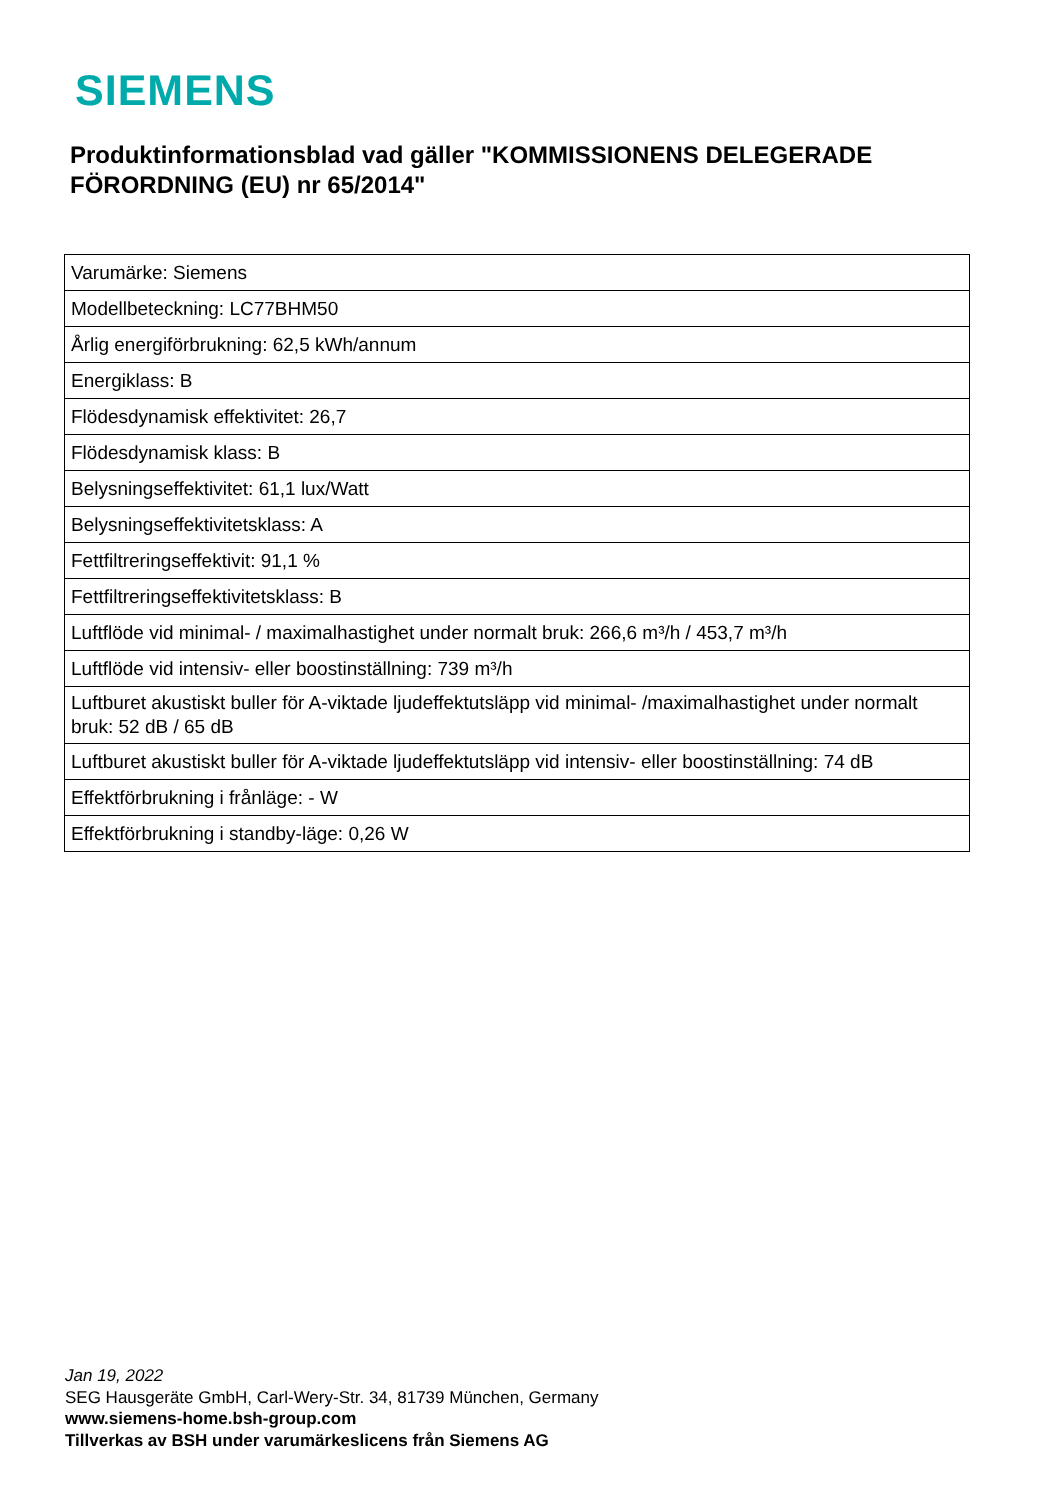SIEMENS
Produktinformationsblad vad gäller "KOMMISSIONENS DELEGERADE FÖRORDNING (EU) nr 65/2014"
| Varumärke: Siemens |
| Modellbeteckning: LC77BHM50 |
| Årlig energiförbrukning: 62,5 kWh/annum |
| Energiklass: B |
| Flödesdynamisk effektivitet: 26,7 |
| Flödesdynamisk klass: B |
| Belysningseffektivitet: 61,1 lux/Watt |
| Belysningseffektivitetsklass: A |
| Fettfiltreringseffektivit: 91,1 % |
| Fettfiltreringseffektivitetsklass: B |
| Luftflöde vid minimal- / maximalhastighet under normalt bruk: 266,6 m³/h / 453,7 m³/h |
| Luftflöde vid intensiv- eller boostinställning: 739 m³/h |
| Luftburet akustiskt buller för A-viktade ljudeffektutsläpp vid minimal- /maximalhastighet under normalt bruk: 52 dB / 65 dB |
| Luftburet akustiskt buller för A-viktade ljudeffektutsläpp vid intensiv- eller boostinställning: 74 dB |
| Effektförbrukning i frånläge: - W |
| Effektförbrukning i standby-läge: 0,26 W |
Jan 19, 2022
SEG Hausgeräte GmbH, Carl-Wery-Str. 34, 81739 München, Germany
www.siemens-home.bsh-group.com
Tillverkas av BSH under varumärkeslicens från Siemens AG